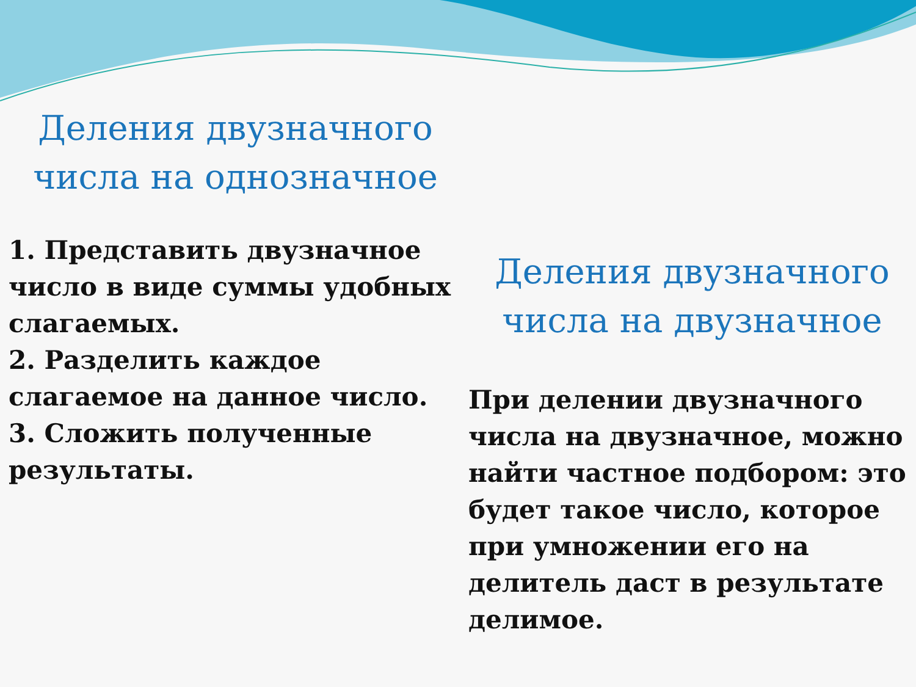Деления двузначного числа на однозначное
1. Представить двузначное число в виде суммы удобных слагаемых.
2. Разделить каждое слагаемое на данное число.
3. Сложить полученные результаты.
Деления двузначного числа на двузначное
При делении двузначного числа на двузначное, можно найти частное подбором: это будет такое число, которое при умножении его на делитель даст в результате делимое.